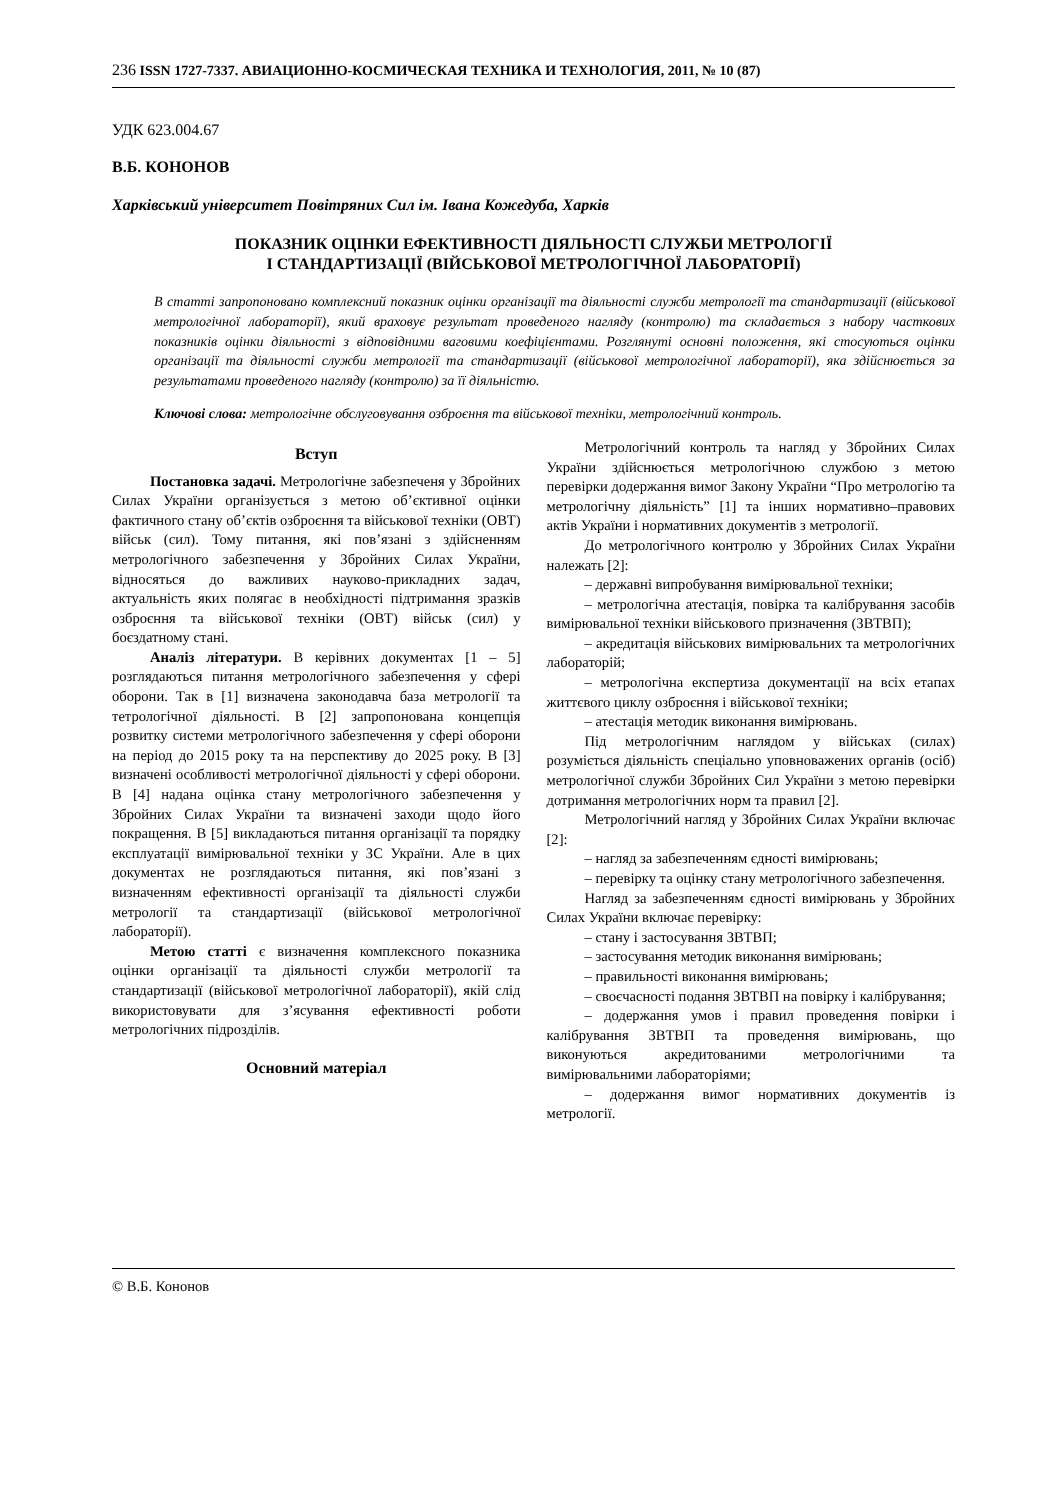236 ISSN 1727-7337. АВИАЦИОННО-КОСМИЧЕСКАЯ ТЕХНИКА И ТЕХНОЛОГИЯ, 2011, № 10 (87)
УДК 623.004.67
В.Б. КОНОНОВ
Харківський університет Повітряних Сил ім. Івана Кожедуба, Харків
ПОКАЗНИК ОЦІНКИ ЕФЕКТИВНОСТІ ДІЯЛЬНОСТІ СЛУЖБИ МЕТРОЛОГІЇ
І СТАНДАРТИЗАЦІЇ (ВІЙСЬКОВОЇ МЕТРОЛОГІЧНОЇ ЛАБОРАТОРІЇ)
В статті запропоновано комплексний показник оцінки організації та діяльності служби метрології та стандартизації (військової метрологічної лабораторії), який враховує результат проведеного нагляду (контролю) та складається з набору часткових показників оцінки діяльності з відповідними ваговими коефіцієнтами. Розглянуті основні положення, які стосуються оцінки організації та діяльності служби метрології та стандартизації (військової метрологічної лабораторії), яка здійснюється за результатами проведеного нагляду (контролю) за її діяльністю.
Ключові слова: метрологічне обслуговування озброєння та військової техніки, метрологічний контроль.
Вступ
Постановка задачі. Метрологічне забезпеченя у Збройних Силах України організується з метою об’єктивної оцінки фактичного стану об’єктів озброєння та військової техніки (ОВТ) військ (сил). Тому питання, які пов’язані з здійсненням метрологічного забезпечення у Збройних Силах України, відносяться до важливих науково-прикладних задач, актуальність яких полягає в необхідності підтримання зразків озброєння та військової техніки (ОВТ) військ (сил) у боєздатному стані.
Аналіз літератури. В керівних документах [1 – 5] розглядаються питання метрологічного забезпечення у сфері оборони. Так в [1] визначена законодавча база метрології та тетрологічної діяльності. В [2] запропонована концепція розвитку системи метрологічного забезпечення у сфері оборони на період до 2015 року та на перспективу до 2025 року. В [3] визначені особливості метрологічної діяльності у сфері оборони. В [4] надана оцінка стану метрологічного забезпечення у Збройних Силах України та визначені заходи щодо його покращення. В [5] викладаються питання організації та порядку експлуатації вимірювальної техніки у ЗС України. Але в цих документах не розглядаються питання, які пов’язані з визначенням ефективності організації та діяльності служби метрології та стандартизації (військової метрологічної лабораторії).
Метою статті є визначення комплексного показника оцінки організації та діяльності служби метрології та стандартизації (військової метрологічної лабораторії), якій слід використовувати для з’ясування ефективності роботи метрологічних підрозділів.
Основний матеріал
Метрологічний контроль та нагляд у Збройних Силах України здійснюється метрологічною службою з метою перевірки додержання вимог Закону України “Про метрологію та метрологічну діяльність” [1] та інших нормативно–правових актів України і нормативних документів з метрології.
До метрологічного контролю у Збройних Силах України належать [2]:
– державні випробування вимірювальної техніки;
– метрологічна атестація, повірка та калібрування засобів вимірювальної техніки військового призначення (ЗВТВП);
– акредитація військових вимірювальних та метрологічних лабораторій;
– метрологічна експертиза документації на всіх етапах життєвого циклу озброєння і військової техніки;
– атестація методик виконання вимірювань.
Під метрологічним наглядом у військах (силах) розуміється діяльність спеціально уповноважених органів (осіб) метрологічної служби Збройних Сил України з метою перевірки дотримання метрологічних норм та правил [2].
Метрологічний нагляд у Збройних Силах України включає [2]:
– нагляд за забезпеченням єдності вимірювань;
– перевірку та оцінку стану метрологічного забезпечення.
Нагляд за забезпеченням єдності вимірювань у Збройних Силах України включає перевірку:
– стану і застосування ЗВТВП;
– застосування методик виконання вимірювань;
– правильності виконання вимірювань;
– своєчасності подання ЗВТВП на повірку і калібрування;
– додержання умов і правил проведення повірки і калібрування ЗВТВП та проведення вимірювань, що виконуються акредитованими метрологічними та вимірювальними лабораторіями;
– додержання вимог нормативних документів із метрології.
© В.Б. Кононов